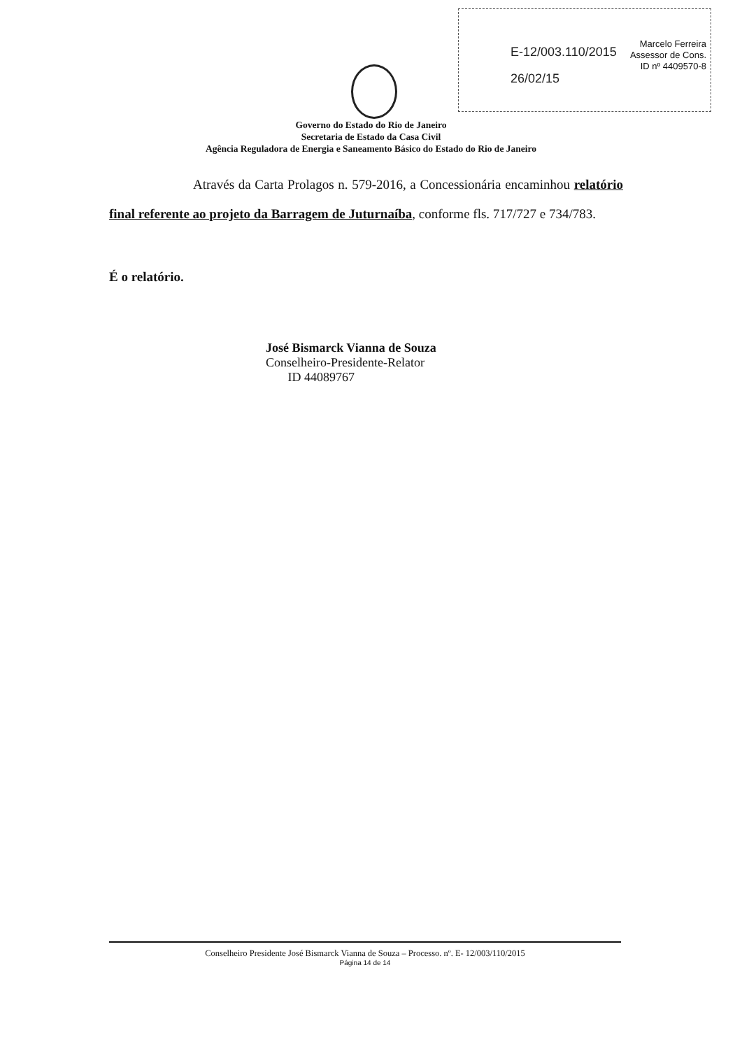E-12/003.110/2015
26/02/15
Marcelo Ferreira
Assessor de Cons.
ID nº 4409570-8
Governo do Estado do Rio de Janeiro
Secretaria de Estado da Casa Civil
Agência Reguladora de Energia e Saneamento Básico do Estado do Rio de Janeiro
Através da Carta Prolagos n. 579-2016, a Concessionária encaminhou relatório final referente ao projeto da Barragem de Juturnaíba, conforme fls. 717/727 e 734/783.
É o relatório.
José Bismarck Vianna de Souza
Conselheiro-Presidente-Relator
ID 44089767
Conselheiro Presidente José Bismarck Vianna de Souza – Processo. nº. E- 12/003/110/2015
Página 14 de 14